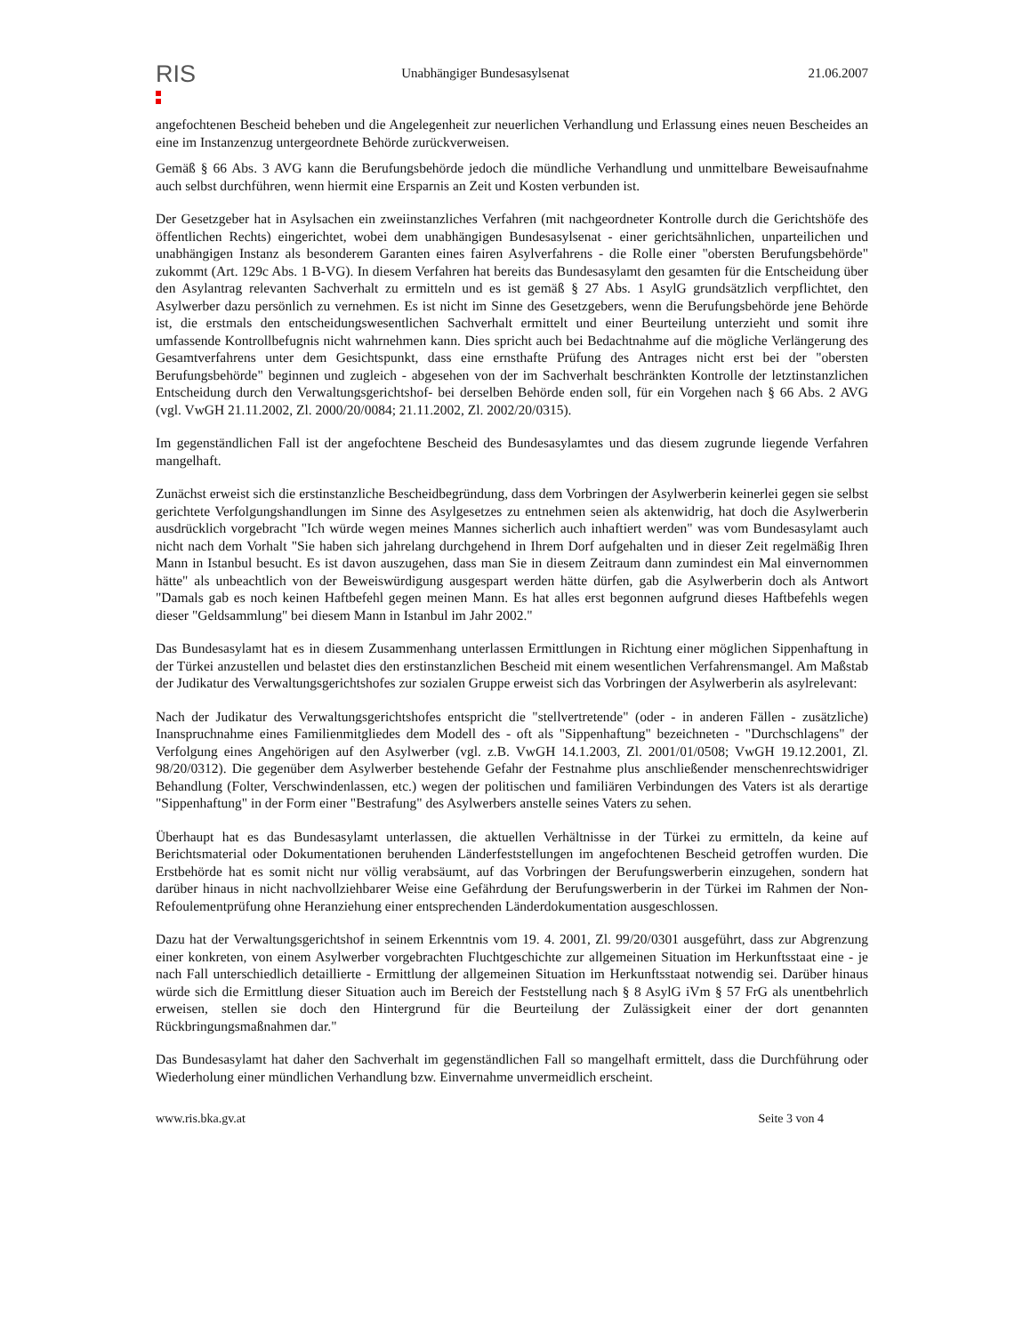RIS
Unabhängiger Bundesasylsenat 21.06.2007
angefochtenen Bescheid beheben und die Angelegenheit zur neuerlichen Verhandlung und Erlassung eines neuen Bescheides an eine im Instanzenzug untergeordnete Behörde zurückverweisen.
Gemäß § 66 Abs. 3 AVG kann die Berufungsbehörde jedoch die mündliche Verhandlung und unmittelbare Beweisaufnahme auch selbst durchführen, wenn hiermit eine Ersparnis an Zeit und Kosten verbunden ist.
Der Gesetzgeber hat in Asylsachen ein zweiinstanzliches Verfahren (mit nachgeordneter Kontrolle durch die Gerichtshöfe des öffentlichen Rechts) eingerichtet, wobei dem unabhängigen Bundesasylsenat - einer gerichtsähnlichen, unparteilichen und unabhängigen Instanz als besonderem Garanten eines fairen Asylverfahrens - die Rolle einer "obersten Berufungsbehörde" zukommt (Art. 129c Abs. 1 B-VG). In diesem Verfahren hat bereits das Bundesasylamt den gesamten für die Entscheidung über den Asylantrag relevanten Sachverhalt zu ermitteln und es ist gemäß § 27 Abs. 1 AsylG grundsätzlich verpflichtet, den Asylwerber dazu persönlich zu vernehmen. Es ist nicht im Sinne des Gesetzgebers, wenn die Berufungsbehörde jene Behörde ist, die erstmals den entscheidungswesentlichen Sachverhalt ermittelt und einer Beurteilung unterzieht und somit ihre umfassende Kontrollbefugnis nicht wahrnehmen kann. Dies spricht auch bei Bedachtnahme auf die mögliche Verlängerung des Gesamtverfahrens unter dem Gesichtspunkt, dass eine ernsthafte Prüfung des Antrages nicht erst bei der "obersten Berufungsbehörde" beginnen und zugleich - abgesehen von der im Sachverhalt beschränkten Kontrolle der letztinstanzlichen Entscheidung durch den Verwaltungsgerichtshof- bei derselben Behörde enden soll, für ein Vorgehen nach § 66 Abs. 2 AVG (vgl. VwGH 21.11.2002, Zl. 2000/20/0084; 21.11.2002, Zl. 2002/20/0315).
Im gegenständlichen Fall ist der angefochtene Bescheid des Bundesasylamtes und das diesem zugrunde liegende Verfahren mangelhaft.
Zunächst erweist sich die erstinstanzliche Bescheidbegründung, dass dem Vorbringen der Asylwerberin keinerlei gegen sie selbst gerichtete Verfolgungshandlungen im Sinne des Asylgesetzes zu entnehmen seien als aktenwidrig, hat doch die Asylwerberin ausdrücklich vorgebracht "Ich würde wegen meines Mannes sicherlich auch inhaftiert werden" was vom Bundesasylamt auch nicht nach dem Vorhalt "Sie haben sich jahrelang durchgehend in Ihrem Dorf aufgehalten und in dieser Zeit regelmäßig Ihren Mann in Istanbul besucht. Es ist davon auszugehen, dass man Sie in diesem Zeitraum dann zumindest ein Mal einvernommen hätte" als unbeachtlich von der Beweiswürdigung ausgespart werden hätte dürfen, gab die Asylwerberin doch als Antwort "Damals gab es noch keinen Haftbefehl gegen meinen Mann. Es hat alles erst begonnen aufgrund dieses Haftbefehls wegen dieser "Geldsammlung" bei diesem Mann in Istanbul im Jahr 2002."
Das Bundesasylamt hat es in diesem Zusammenhang unterlassen Ermittlungen in Richtung einer möglichen Sippenhaftung in der Türkei anzustellen und belastet dies den erstinstanzlichen Bescheid mit einem wesentlichen Verfahrensmangel. Am Maßstab der Judikatur des Verwaltungsgerichtshofes zur sozialen Gruppe erweist sich das Vorbringen der Asylwerberin als asylrelevant:
Nach der Judikatur des Verwaltungsgerichtshofes entspricht die "stellvertretende" (oder - in anderen Fällen - zusätzliche) Inanspruchnahme eines Familienmitgliedes dem Modell des - oft als "Sippenhaftung" bezeichneten - "Durchschlagens" der Verfolgung eines Angehörigen auf den Asylwerber (vgl. z.B. VwGH 14.1.2003, Zl. 2001/01/0508; VwGH 19.12.2001, Zl. 98/20/0312). Die gegenüber dem Asylwerber bestehende Gefahr der Festnahme plus anschließender menschenrechtswidriger Behandlung (Folter, Verschwindenlassen, etc.) wegen der politischen und familiären Verbindungen des Vaters ist als derartige "Sippenhaftung" in der Form einer "Bestrafung" des Asylwerbers anstelle seines Vaters zu sehen.
Überhaupt hat es das Bundesasylamt unterlassen, die aktuellen Verhältnisse in der Türkei zu ermitteln, da keine auf Berichtsmaterial oder Dokumentationen beruhenden Länderfeststellungen im angefochtenen Bescheid getroffen wurden. Die Erstbehörde hat es somit nicht nur völlig verabsäumt, auf das Vorbringen der Berufungswerberin einzugehen, sondern hat darüber hinaus in nicht nachvollziehbarer Weise eine Gefährdung der Berufungswerberin in der Türkei im Rahmen der Non-Refoulementprüfung ohne Heranziehung einer entsprechenden Länderdokumentation ausgeschlossen.
Dazu hat der Verwaltungsgerichtshof in seinem Erkenntnis vom 19. 4. 2001, Zl. 99/20/0301 ausgeführt, dass zur Abgrenzung einer konkreten, von einem Asylwerber vorgebrachten Fluchtgeschichte zur allgemeinen Situation im Herkunftsstaat eine - je nach Fall unterschiedlich detaillierte - Ermittlung der allgemeinen Situation im Herkunftsstaat notwendig sei. Darüber hinaus würde sich die Ermittlung dieser Situation auch im Bereich der Feststellung nach § 8 AsylG iVm § 57 FrG als unentbehrlich erweisen, stellen sie doch den Hintergrund für die Beurteilung der Zulässigkeit einer der dort genannten Rückbringungsmaßnahmen dar."
Das Bundesasylamt hat daher den Sachverhalt im gegenständlichen Fall so mangelhaft ermittelt, dass die Durchführung oder Wiederholung einer mündlichen Verhandlung bzw. Einvernahme unvermeidlich erscheint.
www.ris.bka.gv.at Seite 3 von 4